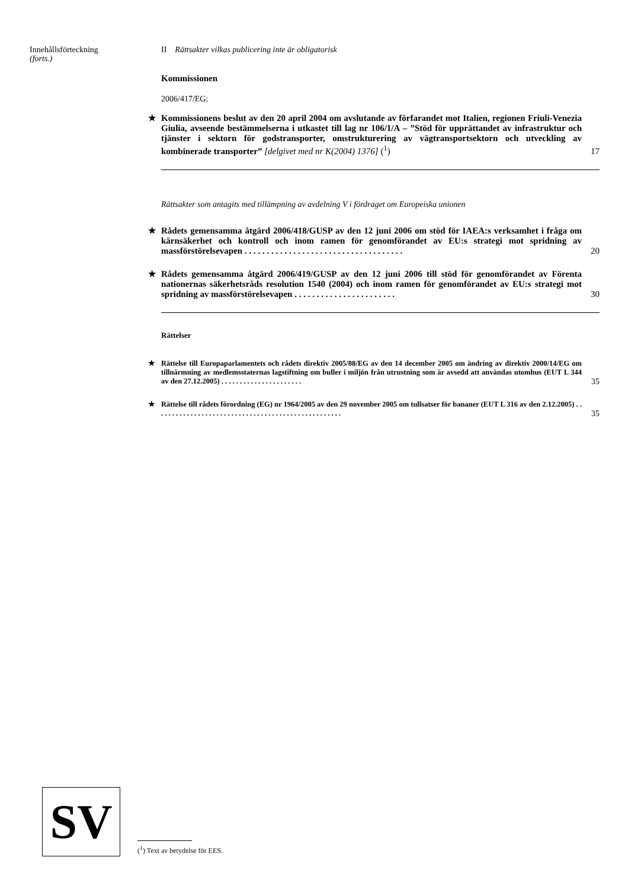Innehållsförteckning
(forts.)
II Rättsakter vilkas publicering inte är obligatorisk
Kommissionen
2006/417/EG:
★ Kommissionens beslut av den 20 april 2004 om avslutande av förfarandet mot Italien, regionen Friuli-Venezia Giulia, avseende bestämmelserna i utkastet till lag nr 106/1/A – ”Stöd för upprättandet av infrastruktur och tjänster i sektorn för godstransporter, omstrukturering av vägtransportsektorn och utveckling av kombinerade transporter” [delgivet med nr K(2004) 1376] (<sup>1</sup>) 17
Rättsakter som antagits med tillämpning av avdelning V i fördraget om Europeiska unionen
★ Rådets gemensamma åtgärd 2006/418/GUSP av den 12 juni 2006 om stöd för IAEA:s verksamhet i fråga om kärnsäkerhet och kontroll och inom ramen för genomförandet av EU:s strategi mot spridning av massförstörelsevapen . . . . . . . . . . . . . . . . . . . . . . . . . . . . . . . . . . . . 20
★ Rådets gemensamma åtgärd 2006/419/GUSP av den 12 juni 2006 till stöd för genomförandet av Förenta nationernas säkerhetsråds resolution 1540 (2004) och inom ramen för genomförandet av EU:s strategi mot spridning av massförstörelsevapen . . . . . . . . . . . . . . . . . . . . . . . 30
Rättelser
★ Rättelse till Europaparlamentets och rådets direktiv 2005/88/EG av den 14 december 2005 om ändring av direktiv 2000/14/EG om tillnärmning av medlemsstaternas lagstiftning om buller i miljön från utrustning som är avsedd att användas utomhus (EUT L 344 av den 27.12.2005) . . . . . . . . . . . . . . . . . . . . . . 35
★ Rättelse till rådets förordning (EG) nr 1964/2005 av den 29 november 2005 om tullsatser för bananer (EUT L 316 av den 2.12.2005) . . . . . . . . . . . . . . . . . . . . . . . . . . . . . . . . . . . . . . . . . . . . . . . . . . . 35
SV (<sup>1</sup>) Text av betydelse för EES.